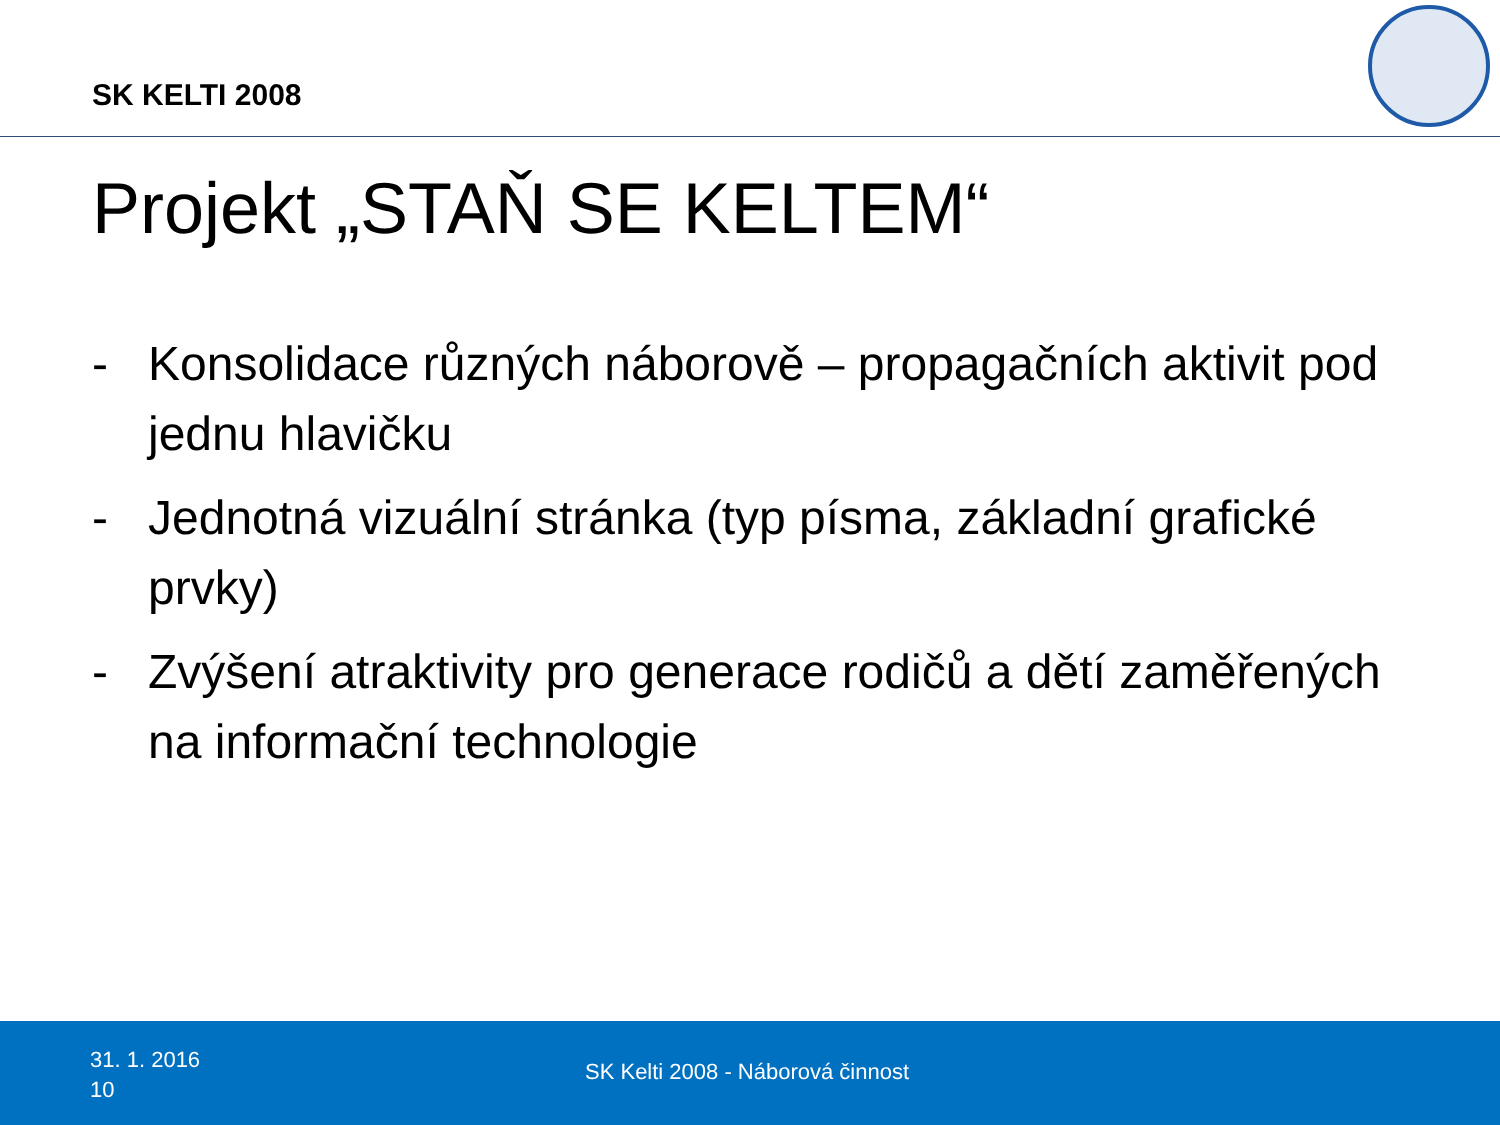SK KELTI 2008
Projekt „STAŇ SE KELTEM“
- Konsolidace různých náborově – propagačních aktivit pod jednu hlavičku
- Jednotná vizuální stránka (typ písma, základní grafické prvky)
- Zvýšení atraktivity pro generace rodičů a dětí zaměřených na informační technologie
31. 1. 2016
10
SK Kelti 2008 - Náborová činnost